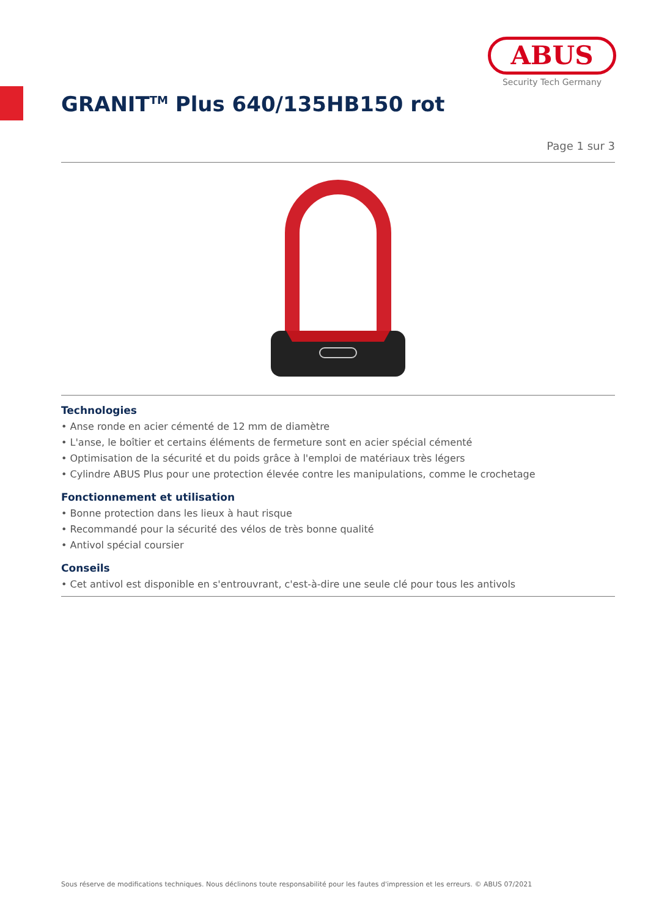ABUS
Security Tech Germany
GRANIT<sup>TM</sup> Plus 640/135HB150 rot
Page 1 sur 3
Technologies
• Anse ronde en acier cémenté de 12 mm de diamètre
• L'anse, le boîtier et certains éléments de fermeture sont en acier spécial cémenté
• Optimisation de la sécurité et du poids grâce à l'emploi de matériaux très légers
• Cylindre ABUS Plus pour une protection élevée contre les manipulations, comme le crochetage
Fonctionnement et utilisation
• Bonne protection dans les lieux à haut risque
• Recommandé pour la sécurité des vélos de très bonne qualité
• Antivol spécial coursier
Conseils
• Cet antivol est disponible en s'entrouvrant, c'est-à-dire une seule clé pour tous les antivols
Sous réserve de modifications techniques. Nous déclinons toute responsabilité pour les fautes d'impression et les erreurs. © ABUS 07/2021